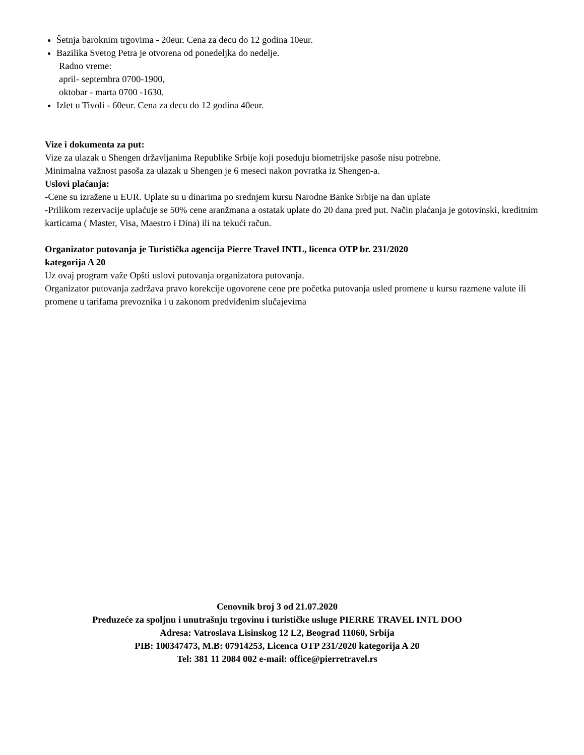Šetnja baroknim trgovima - 20eur. Cena za decu do 12 godina 10eur.
Bazilika Svetog Petra je otvorena od ponedeljka do nedelje.
Radno vreme:
april- septembra 0700-1900,
oktobar - marta 0700 -1630.
Izlet u Tivoli - 60eur. Cena za decu do 12 godina 40eur.
Vize i dokumenta za put:
Vize za ulazak u Shengen državljanima Republike Srbije koji poseduju biometrijske pasoše nisu potrebne.
Minimalna važnost pasoša za ulazak u Shengen je 6 meseci nakon povratka iz Shengen-a.
Uslovi plaćanja:
-Cene su izražene u EUR. Uplate su u dinarima po srednjem kursu Narodne Banke Srbije na dan uplate
-Prilikom rezervacije uplaćuje se 50% cene aranžmana a ostatak uplate do 20 dana pred put. Način plaćanja je gotovinski, kreditnim karticama ( Master, Visa, Maestro i Dina) ili na tekući račun.
Organizator putovanja je Turistička agencija Pierre Travel INTL, licenca OTP br. 231/2020
kategorija A 20
Uz ovaj program važe Opšti uslovi putovanja organizatora putovanja.
Organizator putovanja zadržava pravo korekcije ugovorene cene pre početka putovanja usled promene u kursu razmene valute ili promene u tarifama prevoznika i u zakonom predviđenim slučajevima
Cenovnik broj 3 od 21.07.2020
Preduzeće za spoljnu i unutrašnju trgovinu i turističke usluge PIERRE TRAVEL INTL DOO
Adresa: Vatroslava Lisinskog 12 L2, Beograd 11060, Srbija
PIB: 100347473, M.B: 07914253, Licenca OTP 231/2020 kategorija A 20
Tel: 381 11 2084 002 e-mail: office@pierretravel.rs